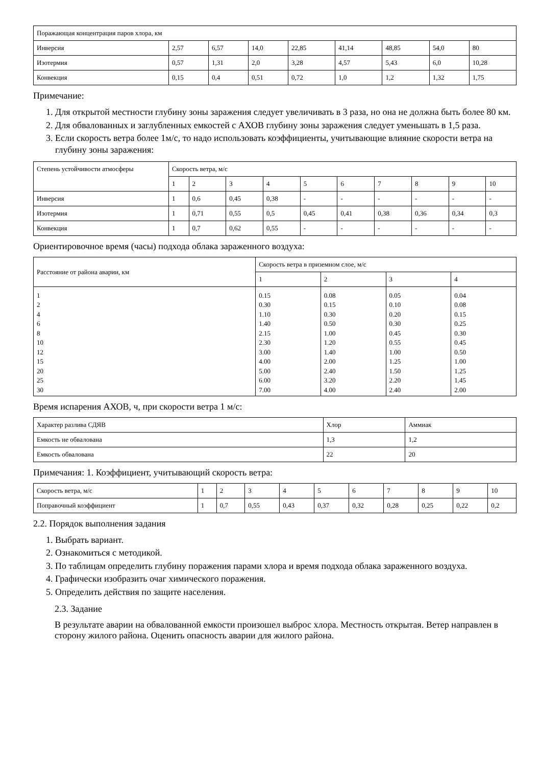| Поражающая концентрация паров хлора, км | | | | | | | | |
| Инверсия | 2,57 | 6,57 | 14,0 | 22,85 | 41,14 | 48,85 | 54,0 | 80 |
| Изотермия | 0,57 | 1,31 | 2,0 | 3,28 | 4,57 | 5,43 | 6,0 | 10,28 |
| Конвекция | 0,15 | 0,4 | 0,51 | 0,72 | 1,0 | 1,2 | 1,32 | 1,75 |
Примечание:
1. Для открытой местности глубину зоны заражения следует увеличивать в 3 раза, но она не должна быть более 80 км.
2. Для обвалованных и заглубленных емкостей с АХОВ глубину зоны заражения следует уменьшать в 1,5 раза.
3. Если скорость ветра более 1м/с, то надо использовать коэффициенты, учитывающие влияние скорости ветра на глубину зоны заражения:
| Степень устойчивости атмосферы | Скорость ветра, м/с | | | | | | | | | |
| | 1 | 2 | 3 | 4 | 5 | 6 | 7 | 8 | 9 | 10 |
| Инверсия | 1 | 0,6 | 0,45 | 0,38 | - | - | - | - | - | - |
| Изотермия | 1 | 0,71 | 0,55 | 0,5 | 0,45 | 0,41 | 0,38 | 0,36 | 0,34 | 0,3 |
| Конвекция | 1 | 0,7 | 0,62 | 0,55 | - | - | - | - | - | - |
Ориентировочное время (часы) подхода облака зараженного воздуха:
| Расстояние от района аварии, км | Скорость ветра в приземном слое, м/с | | | |
| | 1 | 2 | 3 | 4 |
| 1 2 4 6 8 10 12 15 20 25 30 | 0.15 0.30 1.10 1.40 2.15 2.30 3.00 4.00 5.00 6.00 7.00 | 0.08 0.15 0.30 0.50 1.00 1.20 1.40 2.00 2.40 3.20 4.00 | 0.05 0.10 0.20 0.30 0.45 0.55 1.00 1.25 1.50 2.20 2.40 | 0.04 0.08 0.15 0.25 0.30 0.45 0.50 1.00 1.25 1.45 2.00 |
Время испарения АХОВ, ч, при скорости ветра 1 м/с:
| Характер разлива СДЯВ | Хлор | Аммиак |
| Емкость не обвалована | 1,3 | 1,2 |
| Емкость обвалована | 22 | 20 |
Примечания: 1. Коэффициент, учитывающий скорость ветра:
| Скорость ветра, м/с | 1 | 2 | 3 | 4 | 5 | 6 | 7 | 8 | 9 | 10 |
| Поправочный коэффициент | 1 | 0,7 | 0,55 | 0,43 | 0,37 | 0,32 | 0,28 | 0,25 | 0,22 | 0,2 |
2.2. Порядок выполнения задания
1. Выбрать вариант.
2. Ознакомиться с методикой.
3. По таблицам определить глубину поражения парами хлора и время подхода облака зараженного воздуха.
4. Графически изобразить очаг химического поражения.
5. Определить действия по защите населения.
2.3. Задание
В результате аварии на обвалованной емкости произошел выброс хлора. Местность открытая. Ветер направлен в сторону жилого района. Оценить опасность аварии для жилого района.